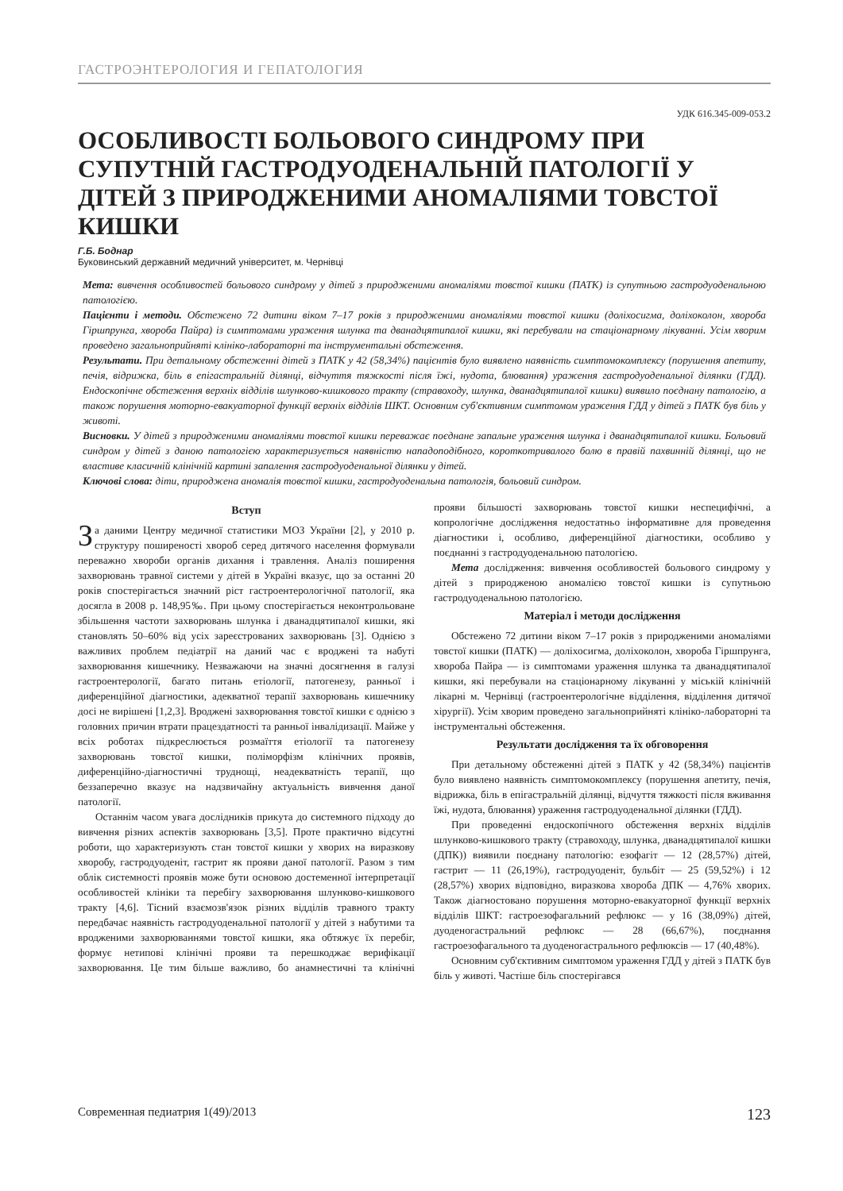ГАСТРОЭНТЕРОЛОГИЯ И ГЕПАТОЛОГИЯ
УДК 616.345-009-053.2
ОСОБЛИВОСТІ БОЛЬОВОГО СИНДРОМУ ПРИ СУПУТНІЙ ГАСТРОДУОДЕНАЛЬНІЙ ПАТОЛОГІЇ У ДІТЕЙ З ПРИРОДЖЕНИМИ АНОМАЛІЯМИ ТОВСТОЇ КИШКИ
Г.Б. Боднар
Буковинський державний медичний університет, м. Чернівці
Мета: вивчення особливостей больового синдрому у дітей з природженими аномаліями товстої кишки (ПАТК) із супутньою гастродуоденальною патологією.
Пацієнти і методи. Обстежено 72 дитини віком 7–17 років з природженими аномаліями товстої кишки (доліхосигма, доліхоколон, хвороба Гіршпрунга, хвороба Пайра) із симптомами ураження шлунка та дванадцятипалої кишки, які перебували на стаціонарному лікуванні. Усім хворим проведено загальноприйняті клініко-лабораторні та інструментальні обстеження.
Результати. При детальному обстеженні дітей з ПАТК у 42 (58,34%) пацієнтів було виявлено наявність симптомокомплексу (порушення апетиту, печія, відрижка, біль в епігастральній ділянці, відчуття тяжкості після їжі, нудота, блювання) ураження гастродуоденальної ділянки (ГДД). Ендоскопічне обстеження верхніх відділів шлунково-кишкового тракту (стравоходу, шлунка, дванадцятипалої кишки) виявило поєднану патологію, а також порушення моторно-евакуаторної функції верхніх відділів ШКТ. Основним суб'єктивним симптомом ураження ГДД у дітей з ПАТК був біль у животі.
Висновки. У дітей з природженими аномаліями товстої кишки переважає поєднане запальне ураження шлунка і дванадцятипалої кишки. Больовий синдром у дітей з даною патологією характеризується наявністю нападоподібного, короткотривалого болю в правій пахвинній ділянці, що не властиве класичній клінічній картині запалення гастродуоденальної ділянки у дітей.
Ключові слова: діти, природжена аномалія товстої кишки, гастродуоденальна патологія, больовий синдром.
Вступ
За даними Центру медичної статистики МОЗ України [2], у 2010 р. структуру поширеності хвороб серед дитячого населення формували переважно хвороби органів дихання і травлення. Аналіз поширення захворювань травної системи у дітей в Україні вказує, що за останні 20 років спостерігається значний ріст гастроентерологічної патології, яка досягла в 2008 р. 148,95‰. При цьому спостерігається неконтрольоване збільшення частоти захворювань шлунка і дванадцятипалої кишки, які становлять 50–60% від усіх зареєстрованих захворювань [3]. Однією з важливих проблем педіатрії на даний час є вроджені та набуті захворювання кишечнику. Незважаючи на значні досягнення в галузі гастроентерології, багато питань етіології, патогенезу, ранньої і диференційної діагностики, адекватної терапії захворювань кишечнику досі не вирішені [1,2,3]. Вроджені захворювання товстої кишки є однією з головних причин втрати працездатності та ранньої інвалідизації. Майже у всіх роботах підкреслюється розмаїття етіології та патогенезу захворювань товстої кишки, поліморфізм клінічних проявів, диференційно-діагностичні труднощі, неадекватність терапії, що беззаперечно вказує на надзвичайну актуальність вивчення даної патології.
Останнім часом увага дослідників прикута до системного підходу до вивчення різних аспектів захворювань [3,5]. Проте практично відсутні роботи, що характеризують стан товстої кишки у хворих на виразкову хворобу, гастродуоденіт, гастрит як прояви даної патології. Разом з тим облік системності проявів може бути основою достеменної інтерпретації особливостей клініки та перебігу захворювання шлунково-кишкового тракту [4,6]. Тісний взаємозв'язок різних відділів травного тракту передбачає наявність гастродуоденальної патології у дітей з набутими та вродженими захворюваннями товстої кишки, яка обтяжує їх перебіг, формує нетипові клінічні прояви та перешкоджає верифікації захворювання. Це тим більше важливо, бо анамнестичні та клінічні прояви більшості захворювань товстої кишки неспецифічні, а копрологічне дослідження недостатньо інформативне для проведення діагностики і, особливо, диференційної діагностики, особливо у поєднанні з гастродуоденальною патологією.
Мета дослідження: вивчення особливостей больового синдрому у дітей з природженою аномалією товстої кишки із супутньою гастродуоденальною патологією.
Матеріал і методи дослідження
Обстежено 72 дитини віком 7–17 років з природженими аномаліями товстої кишки (ПАТК) — доліхосигма, доліхоколон, хвороба Гіршпрунга, хвороба Пайра — із симптомами ураження шлунка та дванадцятипалої кишки, які перебували на стаціонарному лікуванні у міській клінічній лікарні м. Чернівці (гастроентерологічне відділення, відділення дитячої хірургії). Усім хворим проведено загальноприйняті клініко-лабораторні та інструментальні обстеження.
Результати дослідження та їх обговорення
При детальному обстеженні дітей з ПАТК у 42 (58,34%) пацієнтів було виявлено наявність симптомокомплексу (порушення апетиту, печія, відрижка, біль в епігастральній ділянці, відчуття тяжкості після вживання їжі, нудота, блювання) ураження гастродуоденальної ділянки (ГДД).
При проведенні ендоскопічного обстеження верхніх відділів шлунково-кишкового тракту (стравоходу, шлунка, дванадцятипалої кишки (ДПК)) виявили поєднану патологію: езофагіт — 12 (28,57%) дітей, гастрит — 11 (26,19%), гастродуоденіт, бульбіт — 25 (59,52%) і 12 (28,57%) хворих відповідно, виразкова хвороба ДПК — 4,76% хворих. Також діагностовано порушення моторно-евакуаторної функції верхніх відділів ШКТ: гастроезофагальний рефлюкс — у 16 (38,09%) дітей, дуоденогастральний рефлюкс — 28 (66,67%), поєднання гастроезофагального та дуоденогастрального рефлюксів — 17 (40,48%).
Основним суб'єктивним симптомом ураження ГДД у дітей з ПАТК був біль у животі. Частіше біль спостерігався
Современная педиатрия 1(49)/2013 123